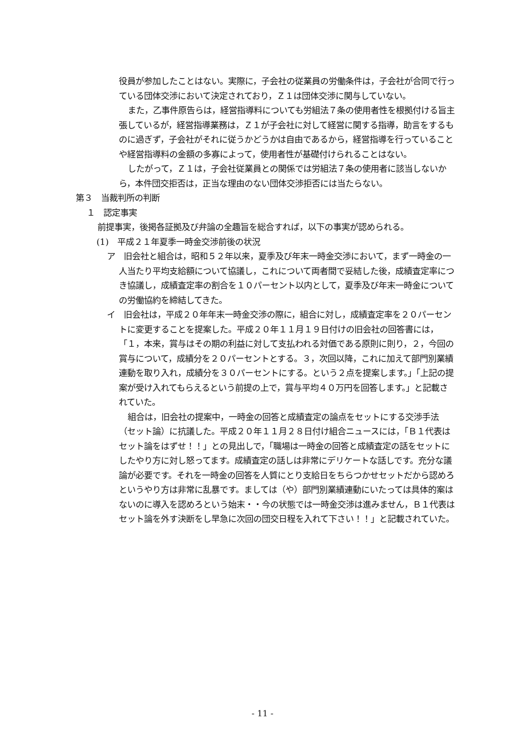役員が参加したことはない。実際に，子会社の従業員の労働条件は，子会社が合同で行っている団体交渉において決定されており，Ｚ１は団体交渉に関与していない。
また，乙事件原告らは，経営指導料についても労組法７条の使用者性を根拠付ける旨主張しているが，経営指導業務は，Ｚ１が子会社に対して経営に関する指導，助言をするものに過ぎず，子会社がそれに従うかどうかは自由であるから，経営指導を行っていることや経営指導料の金額の多寡によって，使用者性が基礎付けられることはない。
したがって，Ｚ１は，子会社従業員との関係では労組法７条の使用者に該当しないから，本件団交拒否は，正当な理由のない団体交渉拒否には当たらない。
第３　当裁判所の判断
１　認定事実
前提事実，後掲各証拠及び弁論の全趣旨を総合すれば，以下の事実が認められる。
(1)　平成２１年夏季一時金交渉前後の状況
ア　旧会社と組合は，昭和５２年以来，夏季及び年末一時金交渉において，まず一時金の一人当たり平均支給額について協議し，これについて両者間で妥結した後，成績査定率につき協議し，成績査定率の割合を１０パーセント以内として，夏季及び年末一時金についての労働協約を締結してきた。
イ　旧会社は，平成２０年年末一時金交渉の際に，組合に対し，成績査定率を２０パーセントに変更することを提案した。平成２０年１１月１９日付けの旧会社の回答書には，「１，本来，賞与はその期の利益に対して支払われる対価である原則に則り，２，今回の賞与について，成績分を２０パーセントとする。３，次回以降，これに加えて部門別業績連動を取り入れ，成績分を３０パーセントにする。という２点を提案します。」「上記の提案が受け入れてもらえるという前提の上で，賞与平均４０万円を回答します。」と記載されていた。
組合は，旧会社の提案中，一時金の回答と成績査定の論点をセットにする交渉手法（セット論）に抗議した。平成２０年１１月２８日付け組合ニュースには，「Ｂ１代表はセット論をはずせ！！」との見出しで，「職場は一時金の回答と成績査定の話をセットにしたやり方に対し怒ってます。成績査定の話しは非常にデリケートな話しです。充分な議論が必要です。それを一時金の回答を人質にとり支給日をちらつかせセットだから認めろというやり方は非常に乱暴です。ましては（や）部門別業績連動にいたっては具体的案はないのに導入を認めろという始末・・今の状態では一時金交渉は進みません，Ｂ１代表はセット論を外す決断をし早急に次回の団交日程を入れて下さい！！」と記載されていた。
- 11 -